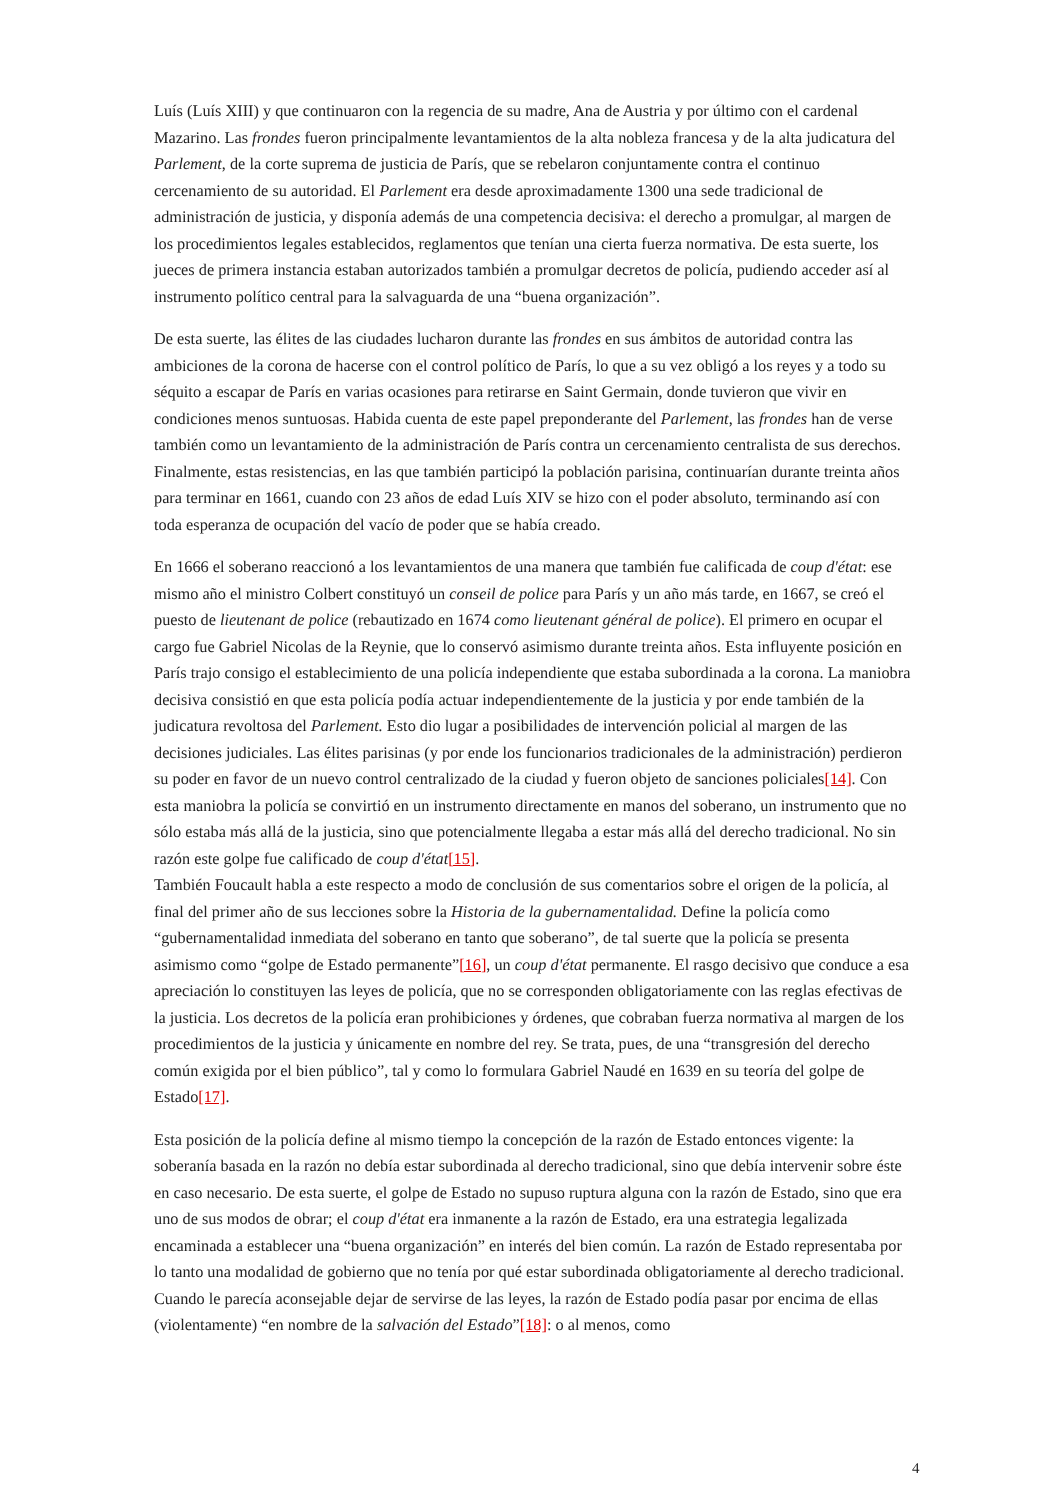Luís (Luís XIII) y que continuaron con la regencia de su madre, Ana de Austria y por último con el cardenal Mazarino. Las frondes fueron principalmente levantamientos de la alta nobleza francesa y de la alta judicatura del Parlement, de la corte suprema de justicia de París, que se rebelaron conjuntamente contra el continuo cercenamiento de su autoridad. El Parlement era desde aproximadamente 1300 una sede tradicional de administración de justicia, y disponía además de una competencia decisiva: el derecho a promulgar, al margen de los procedimientos legales establecidos, reglamentos que tenían una cierta fuerza normativa. De esta suerte, los jueces de primera instancia estaban autorizados también a promulgar decretos de policía, pudiendo acceder así al instrumento político central para la salvaguarda de una “buena organización”.
De esta suerte, las élites de las ciudades lucharon durante las frondes en sus ámbitos de autoridad contra las ambiciones de la corona de hacerse con el control político de París, lo que a su vez obligó a los reyes y a todo su séquito a escapar de París en varias ocasiones para retirarse en Saint Germain, donde tuvieron que vivir en condiciones menos suntuosas. Habida cuenta de este papel preponderante del Parlement, las frondes han de verse también como un levantamiento de la administración de París contra un cercenamiento centralista de sus derechos. Finalmente, estas resistencias, en las que también participó la población parisina, continuarían durante treinta años para terminar en 1661, cuando con 23 años de edad Luís XIV se hizo con el poder absoluto, terminando así con toda esperanza de ocupación del vacío de poder que se había creado.
En 1666 el soberano reaccionó a los levantamientos de una manera que también fue calificada de coup d'état: ese mismo año el ministro Colbert constituyó un conseil de police para París y un año más tarde, en 1667, se creó el puesto de lieutenant de police (rebautizado en 1674 como lieutenant général de police). El primero en ocupar el cargo fue Gabriel Nicolas de la Reynie, que lo conservó asimismo durante treinta años. Esta influyente posición en París trajo consigo el establecimiento de una policía independiente que estaba subordinada a la corona. La maniobra decisiva consistió en que esta policía podía actuar independientemente de la justicia y por ende también de la judicatura revoltosa del Parlement. Esto dio lugar a posibilidades de intervención policial al margen de las decisiones judiciales. Las élites parisinas (y por ende los funcionarios tradicionales de la administración) perdieron su poder en favor de un nuevo control centralizado de la ciudad y fueron objeto de sanciones policiales[14]. Con esta maniobra la policía se convirtió en un instrumento directamente en manos del soberano, un instrumento que no sólo estaba más allá de la justicia, sino que potencialmente llegaba a estar más allá del derecho tradicional. No sin razón este golpe fue calificado de coup d'état[15].
También Foucault habla a este respecto a modo de conclusión de sus comentarios sobre el origen de la policía, al final del primer año de sus lecciones sobre la Historia de la gubernamentalidad. Define la policía como “gubernamentalidad inmediata del soberano en tanto que soberano”, de tal suerte que la policía se presenta asimismo como “golpe de Estado permanente”[16], un coup d'état permanente. El rasgo decisivo que conduce a esa apreciación lo constituyen las leyes de policía, que no se corresponden obligatoriamente con las reglas efectivas de la justicia. Los decretos de la policía eran prohibiciones y órdenes, que cobraban fuerza normativa al margen de los procedimientos de la justicia y únicamente en nombre del rey. Se trata, pues, de una “transgresión del derecho común exigida por el bien público”, tal y como lo formulara Gabriel Naudé en 1639 en su teoría del golpe de Estado[17].
Esta posición de la policía define al mismo tiempo la concepción de la razón de Estado entonces vigente: la soberanía basada en la razón no debía estar subordinada al derecho tradicional, sino que debía intervenir sobre éste en caso necesario. De esta suerte, el golpe de Estado no supuso ruptura alguna con la razón de Estado, sino que era uno de sus modos de obrar; el coup d'état era inmanente a la razón de Estado, era una estrategia legalizada encaminada a establecer una “buena organización” en interés del bien común. La razón de Estado representaba por lo tanto una modalidad de gobierno que no tenía por qué estar subordinada obligatoriamente al derecho tradicional. Cuando le parecía aconsejable dejar de servirse de las leyes, la razón de Estado podía pasar por encima de ellas (violentamente) “en nombre de la salvación del Estado”[18]: o al menos, como
4